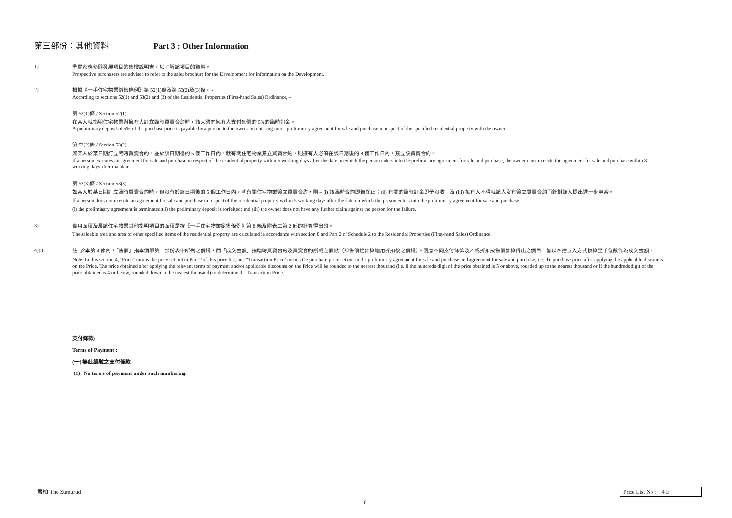第三部份：其他資料 Part 3 : Other Information
1)
準買家應參閱發展項目的售樓說明書，以了解該項目的資料。
Prospective purchasers are advised to refer to the sales brochure for the Development for information on the Development.
2)
根據《一手住宅物業銷售條例》第 52(1)條及第 53(2)及(3)條， -
According to sections 52(1) and 53(2) and (3) of the Residential Properties (First-hand Sales) Ordinance, –
第 52(1)條 / Section 52(1)
在某人就指明住宅物業與擁有人訂立臨時買賣合約時，該人須向擁有人支付售價的 5%的臨時訂金。
A preliminary deposit of 5% of the purchase price is payable by a person to the owner on entering into a preliminary agreement for sale and purchase in respect of the specified residential property with the owner.
第 53(2)條 / Section 53(2)
如某人於某日期訂立臨時買賣合約，並於該日期後的 5 個工作日內，就有關住宅物業簽立買賣合約，則擁有人必須在該日期後的 8 個工作日內，簽立該買賣合約。
If a person executes an agreement for sale and purchase in respect of the residential property within 5 working days after the date on which the person enters into the preliminary agreement for sale and purchase, the owner must execute the agreement for sale and purchase within 8 working days after that date.
第 53(3)條 / Section 53(3)
如某人於某日期訂立臨時買賣合約時，但沒有於該日期後的 5 個工作日內，就有關住宅物業簽立買賣合約，則 – (i) 該臨時合約即告終止；(ii) 有關的臨時訂金即予沒收；及 (iii) 擁有人不得就該人沒有簽立買賣合約而針對該人提出進一步申索。
If a person does not execute an agreement for sale and purchase in respect of the residential property within 5 working days after the date on which the person enters into the preliminary agreement for sale and purchase-
(i) the preliminary agreement is terminated;(ii) the preliminary deposit is forfeited; and (iii) the owner does not have any further claim against the person for the failure.
3)
實用面積及屬該住宅物業其他指明項目的面積是按《一手住宅物業銷售條例》第 8 條及附表二第 2 部的計算得出的。
The saleable area and area of other specified items of the residential property are calculated in accordance with section 8 and Part 2 of Schedule 2 to the Residential Properties (First-hand Sales) Ordinance.
4)(i)
註: 於本第 4 節內，「售價」指本價單第二部份表中所列之價錢，而「成交金額」指臨時買賣合約及買賣合約所載之價錢（即售價經計算適用折扣後之價錢）。因應不同支付條款及／或折扣按售價計算得出之價目，皆以四捨五入方式換算至千位數作為成交金額。
Note: In this section 4, "Price" means the price set out in Part 2 of this price list, and "Transaction Price" means the purchase price set out in the preliminary agreement for sale and purchase and agreement for sale and purchase, i.e. the purchase price after applying the applicable discounts on the Price. The price obtained after applying the relevant terms of payment and/or applicable discounts on the Price will be rounded to the nearest thousand (i.e. if the hundreds digit of the price obtained is 5 or above, rounded up to the nearest thousand or if the hundreds digit of the price obtained is 4 or below, rounded down to the nearest thousand) to determine the Transaction Price.
支付條款:
Terms of Payment :
(一) 無此編號之支付條款
(1) No terms of payment under such numbering.
君柏 The Zumurud Price List No : 4 E
6